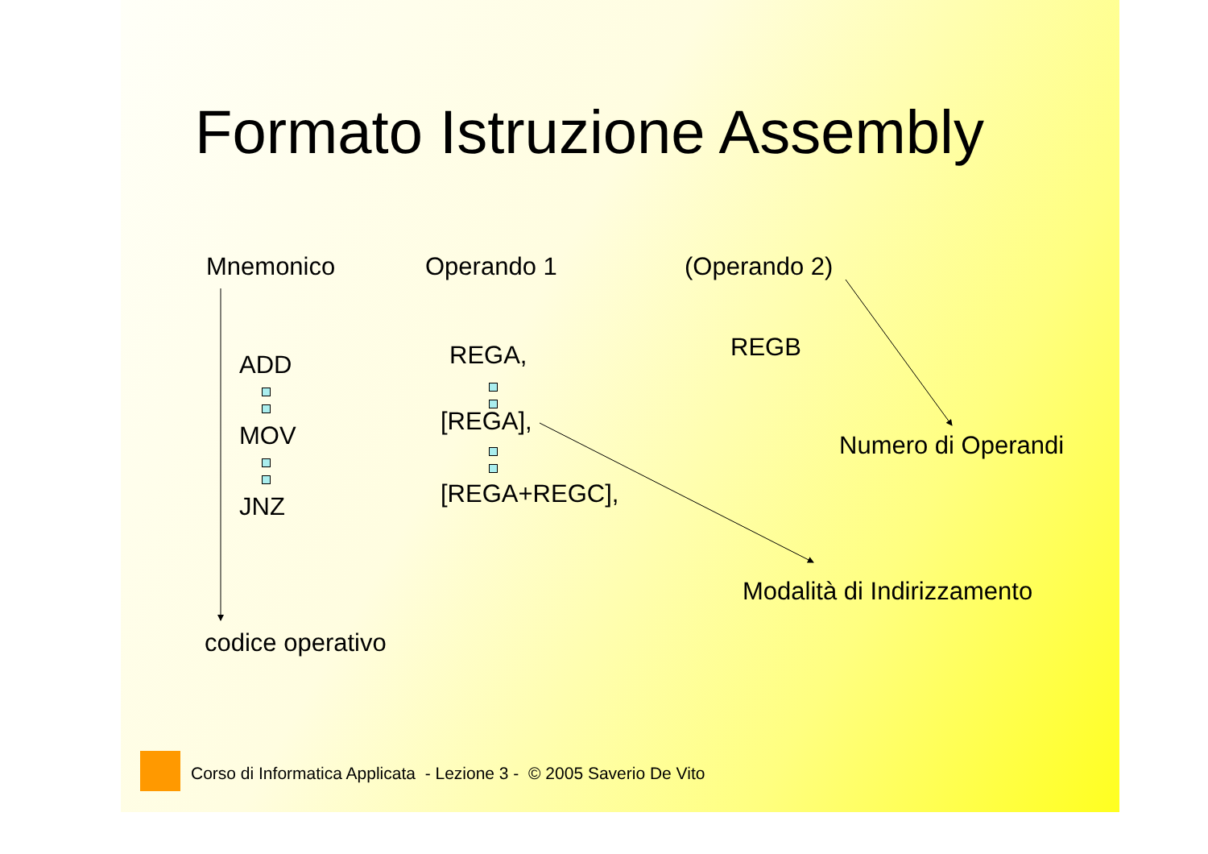Formato Istruzione Assembly
Mnemonico Operando 1 (Operando 2)
ADD MOV JNZ REGA, REGB
[REGA],
[REGA+REGC],
Numero di Operandi
Modalità di Indirizzamento
codice operativo
Corso di Informatica Applicata - Lezione 3 - © 2005 Saverio De Vito